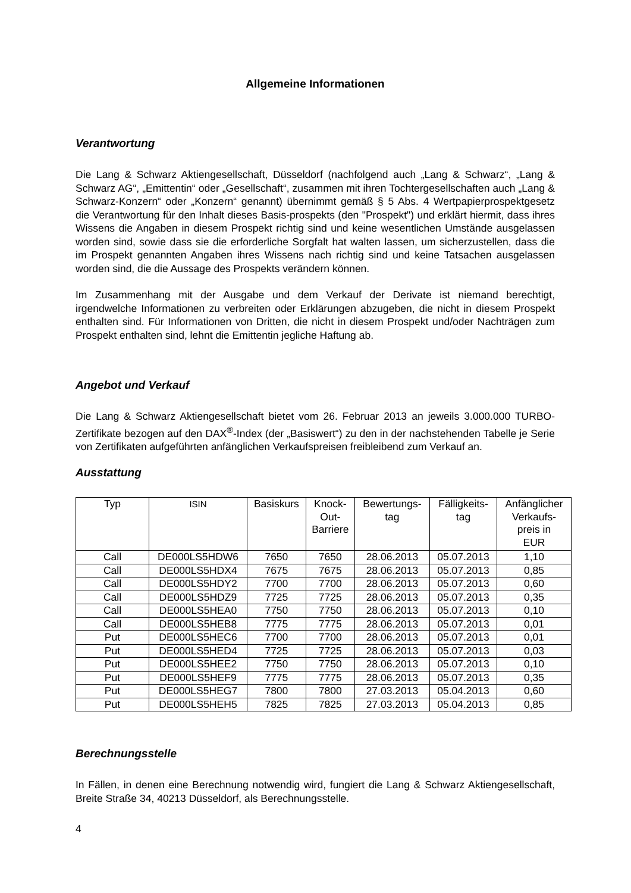Allgemeine Informationen
Verantwortung
Die Lang & Schwarz Aktiengesellschaft, Düsseldorf (nachfolgend auch „Lang & Schwarz“, „Lang & Schwarz AG“, „Emittentin“ oder „Gesellschaft“, zusammen mit ihren Tochtergesellschaften auch „Lang & Schwarz-Konzern“ oder „Konzern“ genannt) übernimmt gemäß § 5 Abs. 4 Wertpapierprospektgesetz die Verantwortung für den Inhalt dieses Basis-prospekts (den "Prospekt") und erklärt hiermit, dass ihres Wissens die Angaben in diesem Prospekt richtig sind und keine wesentlichen Umstände ausgelassen worden sind, sowie dass sie die erforderliche Sorgfalt hat walten lassen, um sicherzustellen, dass die im Prospekt genannten Angaben ihres Wissens nach richtig sind und keine Tatsachen ausgelassen worden sind, die die Aussage des Prospekts verändern können.
Im Zusammenhang mit der Ausgabe und dem Verkauf der Derivate ist niemand berechtigt, irgendwelche Informationen zu verbreiten oder Erklärungen abzugeben, die nicht in diesem Prospekt enthalten sind. Für Informationen von Dritten, die nicht in diesem Prospekt und/oder Nachträgen zum Prospekt enthalten sind, lehnt die Emittentin jegliche Haftung ab.
Angebot und Verkauf
Die Lang & Schwarz Aktiengesellschaft bietet vom 26. Februar 2013 an jeweils 3.000.000 TURBO-Zertifikate bezogen auf den DAX<sup>®</sup>-Index (der „Basiswert“) zu den in der nachstehenden Tabelle je Serie von Zertifikaten aufgeführten anfänglichen Verkaufspreisen freibleibend zum Verkauf an.
Ausstattung
| Typ | ISIN | Basiskurs | Knock- Out- Barriere | Bewertungs- tag | Fälligkeits- tag | Anfänglicher Verkaufs- preis in EUR |
| --- | --- | --- | --- | --- | --- | --- |
| Call | DE000LS5HDW6 | 7650 | 7650 | 28.06.2013 | 05.07.2013 | 1,10 |
| Call | DE000LS5HDX4 | 7675 | 7675 | 28.06.2013 | 05.07.2013 | 0,85 |
| Call | DE000LS5HDY2 | 7700 | 7700 | 28.06.2013 | 05.07.2013 | 0,60 |
| Call | DE000LS5HDZ9 | 7725 | 7725 | 28.06.2013 | 05.07.2013 | 0,35 |
| Call | DE000LS5HEA0 | 7750 | 7750 | 28.06.2013 | 05.07.2013 | 0,10 |
| Call | DE000LS5HEB8 | 7775 | 7775 | 28.06.2013 | 05.07.2013 | 0,01 |
| Put | DE000LS5HEC6 | 7700 | 7700 | 28.06.2013 | 05.07.2013 | 0,01 |
| Put | DE000LS5HED4 | 7725 | 7725 | 28.06.2013 | 05.07.2013 | 0,03 |
| Put | DE000LS5HEE2 | 7750 | 7750 | 28.06.2013 | 05.07.2013 | 0,10 |
| Put | DE000LS5HEF9 | 7775 | 7775 | 28.06.2013 | 05.07.2013 | 0,35 |
| Put | DE000LS5HEG7 | 7800 | 7800 | 27.03.2013 | 05.04.2013 | 0,60 |
| Put | DE000LS5HEH5 | 7825 | 7825 | 27.03.2013 | 05.04.2013 | 0,85 |
Berechnungsstelle
In Fällen, in denen eine Berechnung notwendig wird, fungiert die Lang & Schwarz Aktiengesellschaft, Breite Straße 34, 40213 Düsseldorf, als Berechnungsstelle.
4